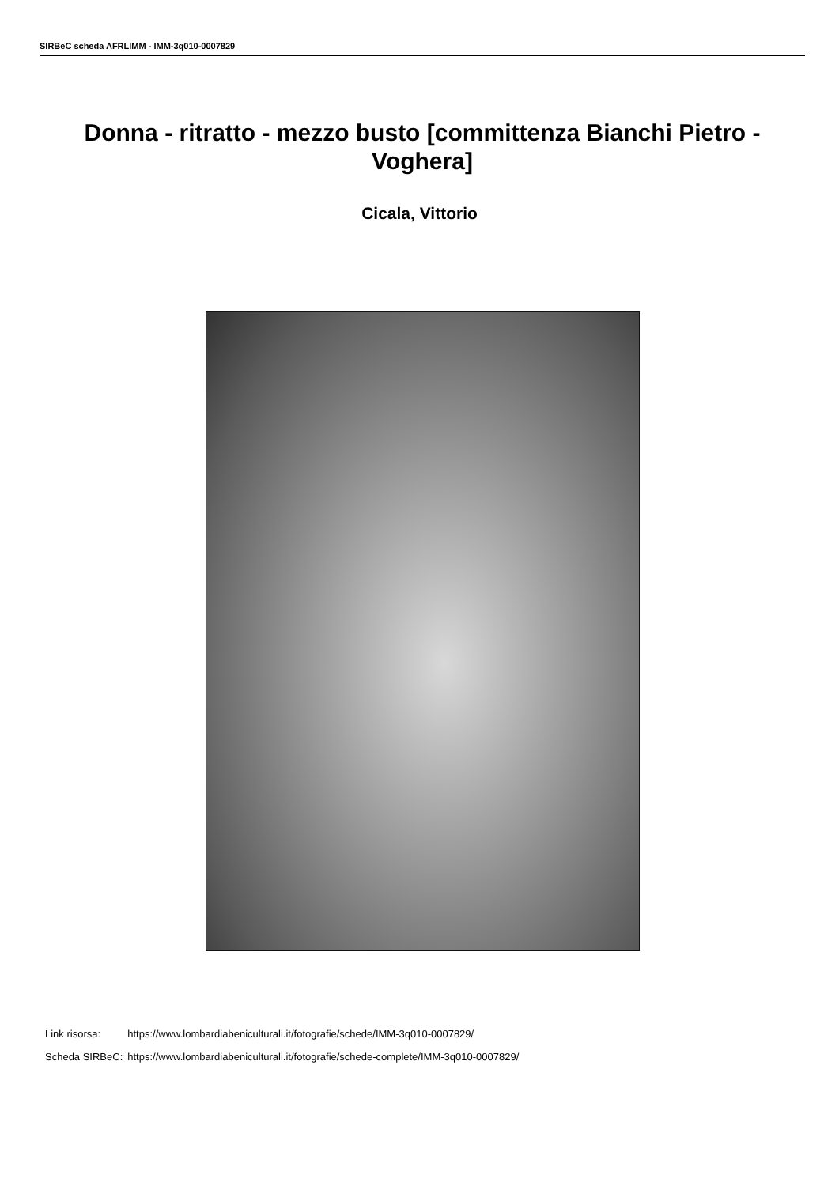SIRBeC scheda AFRLIMM - IMM-3q010-0007829
Donna - ritratto - mezzo busto [committenza Bianchi Pietro - Voghera]
Cicala, Vittorio
| Link risorsa: | https://www.lombardiabeniculturali.it/fotografie/schede/IMM-3q010-0007829/ |
| Scheda SIRBeC: | https://www.lombardiabeniculturali.it/fotografie/schede-complete/IMM-3q010-0007829/ |